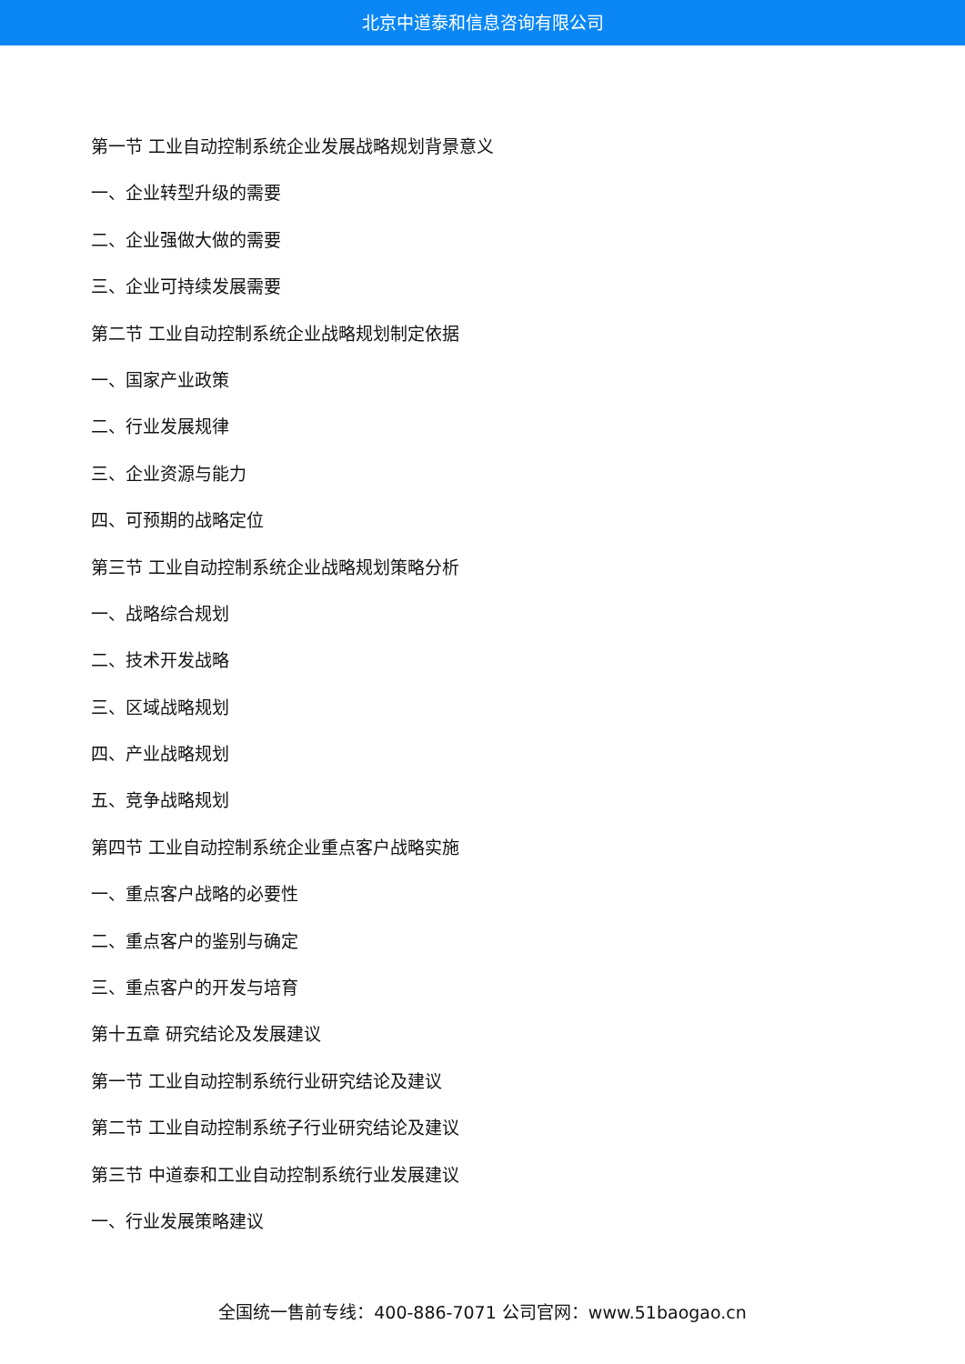北京中道泰和信息咨询有限公司
第一节 工业自动控制系统企业发展战略规划背景意义
一、企业转型升级的需要
二、企业强做大做的需要
三、企业可持续发展需要
第二节 工业自动控制系统企业战略规划制定依据
一、国家产业政策
二、行业发展规律
三、企业资源与能力
四、可预期的战略定位
第三节 工业自动控制系统企业战略规划策略分析
一、战略综合规划
二、技术开发战略
三、区域战略规划
四、产业战略规划
五、竞争战略规划
第四节 工业自动控制系统企业重点客户战略实施
一、重点客户战略的必要性
二、重点客户的鉴别与确定
三、重点客户的开发与培育
第十五章 研究结论及发展建议
第一节 工业自动控制系统行业研究结论及建议
第二节 工业自动控制系统子行业研究结论及建议
第三节 中道泰和工业自动控制系统行业发展建议
一、行业发展策略建议
全国统一售前专线：400-886-7071 公司官网：www.51baogao.cn